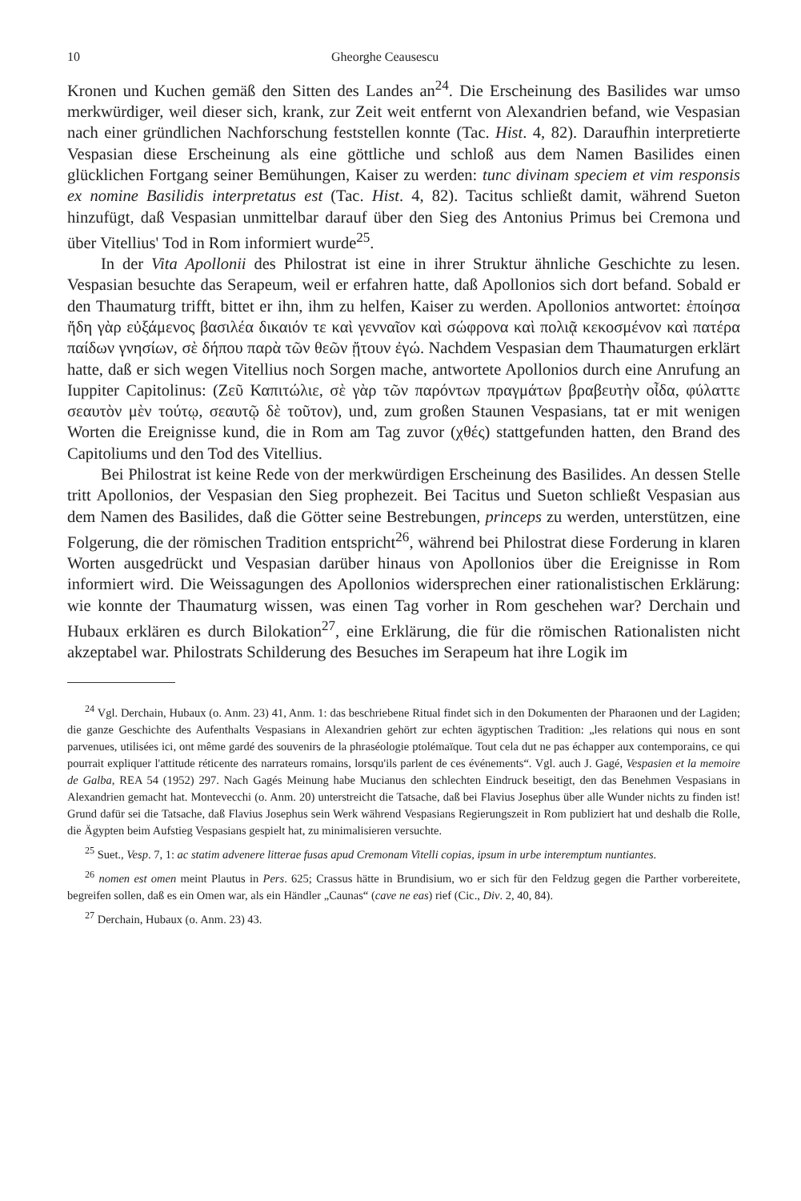10 Gheorghe Ceausescu
Kronen und Kuchen gemäß den Sitten des Landes an<sup>24</sup>. Die Erscheinung des Basilides war umso merkwürdiger, weil dieser sich, krank, zur Zeit weit entfernt von Alexandrien befand, wie Vespasian nach einer gründlichen Nachforschung feststellen konnte (Tac. Hist. 4, 82). Daraufhin interpretierte Vespasian diese Erscheinung als eine göttliche und schloß aus dem Namen Basilides einen glücklichen Fortgang seiner Bemühungen, Kaiser zu werden: tunc divinam speciem et vim responsis ex nomine Basilidis interpretatus est (Tac. Hist. 4, 82). Tacitus schließt damit, während Sueton hinzufügt, daß Vespasian unmittelbar darauf über den Sieg des Antonius Primus bei Cremona und über Vitellius' Tod in Rom informiert wurde<sup>25</sup>.
In der Vita Apollonii des Philostrat ist eine in ihrer Struktur ähnliche Geschichte zu lesen. Vespasian besuchte das Serapeum, weil er erfahren hatte, daß Apollonios sich dort befand. Sobald er den Thaumaturg trifft, bittet er ihn, ihm zu helfen, Kaiser zu werden. Apollonios antwortet: ἐποίησα ἤδη γὰρ εὐξάμενος βασιλέα δικαιόν τε καὶ γενναῖον καὶ σώφρονα καὶ πολιᾷ κεκοσμένον καὶ πατέρα παίδων γνησίων, σὲ δήπου παρὰ τῶν θεῶν ᾔτουν ἐγώ. Nachdem Vespasian dem Thaumaturgen erklärt hatte, daß er sich wegen Vitellius noch Sorgen mache, antwortete Apollonios durch eine Anrufung an Iuppiter Capitolinus: (Ζεῦ Καπιτώλιε, σὲ γὰρ τῶν παρόντων πραγμάτων βραβευτὴν οἶδα, φύλαττε σεαυτὸν μὲν τούτῳ, σεαυτῷ δὲ τοῦτον), und, zum großen Staunen Vespasians, tat er mit wenigen Worten die Ereignisse kund, die in Rom am Tag zuvor (χθές) stattgefunden hatten, den Brand des Capitoliums und den Tod des Vitellius.
Bei Philostrat ist keine Rede von der merkwürdigen Erscheinung des Basilides. An dessen Stelle tritt Apollonios, der Vespasian den Sieg prophezeit. Bei Tacitus und Sueton schließt Vespasian aus dem Namen des Basilides, daß die Götter seine Bestrebungen, princeps zu werden, unterstützen, eine Folgerung, die der römischen Tradition entspricht<sup>26</sup>, während bei Philostrat diese Forderung in klaren Worten ausgedrückt und Vespasian darüber hinaus von Apollonios über die Ereignisse in Rom informiert wird. Die Weissagungen des Apollonios widersprechen einer rationalistischen Erklärung: wie konnte der Thaumaturg wissen, was einen Tag vorher in Rom geschehen war? Derchain und Hubaux erklären es durch Bilokation<sup>27</sup>, eine Erklärung, die für die römischen Rationalisten nicht akzeptabel war. Philostrats Schilderung des Besuches im Serapeum hat ihre Logik im
<sup>24</sup> Vgl. Derchain, Hubaux (o. Anm. 23) 41, Anm. 1: das beschriebene Ritual findet sich in den Dokumenten der Pharaonen und der Lagiden; die ganze Geschichte des Aufenthalts Vespasians in Alexandrien gehört zur echten ägyptischen Tradition: „les relations qui nous en sont parvenues, utilisées ici, ont même gardé des souvenirs de la phraséologie ptolémaïque. Tout cela dut ne pas échapper aux contemporains, ce qui pourrait expliquer l'attitude réticente des narrateurs romains, lorsqu'ils parlent de ces événements“. Vgl. auch J. Gagé, Vespasien et la memoire de Galba, REA 54 (1952) 297. Nach Gagés Meinung habe Mucianus den schlechten Eindruck beseitigt, den das Benehmen Vespasians in Alexandrien gemacht hat. Montevecchi (o. Anm. 20) unterstreicht die Tatsache, daß bei Flavius Josephus über alle Wunder nichts zu finden ist! Grund dafür sei die Tatsache, daß Flavius Josephus sein Werk während Vespasians Regierungszeit in Rom publiziert hat und deshalb die Rolle, die Ägypten beim Aufstieg Vespasians gespielt hat, zu minimalisieren versuchte.
<sup>25</sup> Suet., Vesp. 7, 1: ac statim advenere litterae fusas apud Cremonam Vitelli copias, ipsum in urbe interemptum nuntiantes.
<sup>26</sup> nomen est omen meint Plautus in Pers. 625; Crassus hätte in Brundisium, wo er sich für den Feldzug gegen die Parther vorbereitete, begreifen sollen, daß es ein Omen war, als ein Händler „Caunas“ (cave ne eas) rief (Cic., Div. 2, 40, 84).
<sup>27</sup> Derchain, Hubaux (o. Anm. 23) 43.